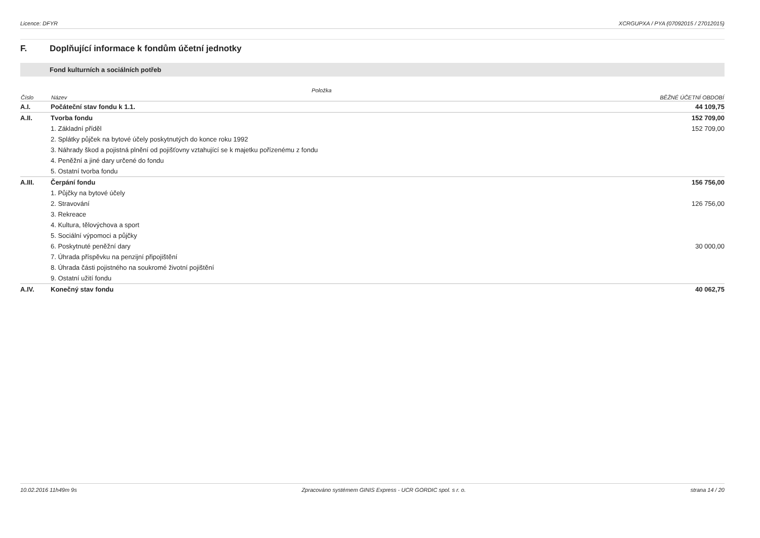Licence: DFYR XCRGUPXA / PYA (07092015 / 27012015)
F. Doplňující informace k fondům účetní jednotky
Fond kulturních a sociálních potřeb
| | Položka | |
| --- | --- | --- |
| Číslo | Název | BĚŽNÉ ÚČETNÍ OBDOBÍ |
| A.I. | Počáteční stav fondu k 1.1. | 44 109,75 |
| A.II. | Tvorba fondu | 152 709,00 |
| | 1. Základní příděl | 152 709,00 |
| | 2. Splátky půjček na bytové účely poskytnutých do konce roku 1992 | |
| | 3. Náhrady škod a pojistná plnění od pojišťovny vztahující se k majetku pořízenému z fondu | |
| | 4. Peněžní a jiné dary určené do fondu | |
| | 5. Ostatní tvorba fondu | |
| A.III. | Čerpání fondu | 156 756,00 |
| | 1. Půjčky na bytové účely | |
| | 2. Stravování | 126 756,00 |
| | 3. Rekreace | |
| | 4. Kultura, tělovýchova a sport | |
| | 5. Sociální výpomoci a půjčky | |
| | 6. Poskytnuté peněžní dary | 30 000,00 |
| | 7. Úhrada příspěvku na penzijní připojištění | |
| | 8. Úhrada části pojistného na soukromé životní pojištění | |
| | 9. Ostatní užití fondu | |
| A.IV. | Konečný stav fondu | 40 062,75 |
10.02.2016 11h49m 9s Zpracováno systémem GINIS Express - UCR GORDIC spol. s r. o. strana 14 / 20